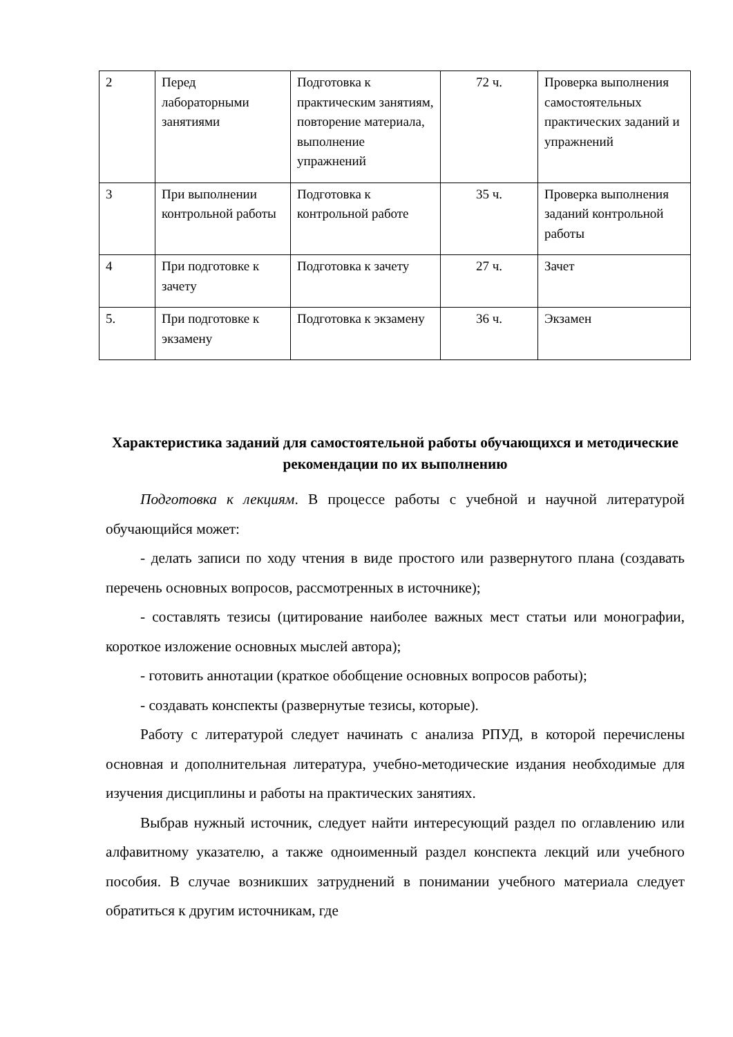| 2 | Перед лабораторными занятиями | Подготовка к практическим занятиям, повторение материала, выполнение упражнений | 72 ч. | Проверка выполнения самостоятельных практических заданий и упражнений |
| 3 | При выполнении контрольной работы | Подготовка к контрольной работе | 35 ч. | Проверка выполнения заданий контрольной работы |
| 4 | При подготовке к зачету | Подготовка к зачету | 27 ч. | Зачет |
| 5. | При подготовке к экзамену | Подготовка к экзамену | 36 ч. | Экзамен |
Характеристика заданий для самостоятельной работы обучающихся и методические рекомендации по их выполнению
Подготовка к лекциям. В процессе работы с учебной и научной литературой обучающийся может:
- делать записи по ходу чтения в виде простого или развернутого плана (создавать перечень основных вопросов, рассмотренных в источнике);
- составлять тезисы (цитирование наиболее важных мест статьи или монографии, короткое изложение основных мыслей автора);
- готовить аннотации (краткое обобщение основных вопросов работы);
- создавать конспекты (развернутые тезисы, которые).
Работу с литературой следует начинать с анализа РПУД, в которой перечислены основная и дополнительная литература, учебно-методические издания необходимые для изучения дисциплины и работы на практических занятиях.
Выбрав нужный источник, следует найти интересующий раздел по оглавлению или алфавитному указателю, а также одноименный раздел конспекта лекций или учебного пособия. В случае возникших затруднений в понимании учебного материала следует обратиться к другим источникам, где